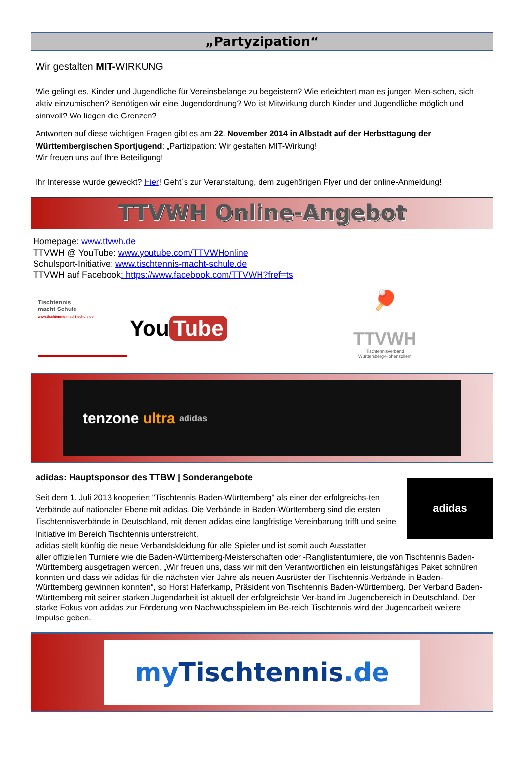„Partyzipation“
Wir gestalten MIT-WIRKUNG
Wie gelingt es, Kinder und Jugendliche für Vereinsbelange zu begeistern? Wie erleichtert man es jungen Men-schen, sich aktiv einzumischen? Benötigen wir eine Jugendordnung? Wo ist Mitwirkung durch Kinder und Jugendliche möglich und sinnvoll? Wo liegen die Grenzen?
Antworten auf diese wichtigen Fragen gibt es am 22. November 2014 in Albstadt auf der Herbsttagung der Württembergischen Sportjugend: „Partizipation: Wir gestalten MIT-Wirkung!
Wir freuen uns auf Ihre Beteiligung!
Ihr Interesse wurde geweckt? Hier! Geht´s zur Veranstaltung, dem zugehörigen Flyer und der online-Anmeldung!
TTVWH Online-Angebot
Homepage: www.ttvwh.de
TTVWH @ YouTube: www.youtube.com/TTVWHonline
Schulsport-Initiative: www.tischtennis-macht-schule.de
TTVWH auf Facebook: https://www.facebook.com/TTVWH?fref=ts
Tischtennis
macht Schule
www.tischtennis-macht-schule.de
You Tube
🏓
TTVWH
Tischtennisverband
Württemberg-Hohenzollern
tenzone ultra adidas
adidas: Hauptsponsor des TTBW | Sonderangebote
adidas
Seit dem 1. Juli 2013 kooperiert "Tischtennis Baden-Württemberg" als einer der erfolgreichs-ten Verbände auf nationaler Ebene mit adidas. Die Verbände in Baden-Württemberg sind die ersten Tischtennisverbände in Deutschland, mit denen adidas eine langfristige Vereinbarung trifft und seine Initiative im Bereich Tischtennis unterstreicht.
adidas stellt künftig die neue Verbandskleidung für alle Spieler und ist somit auch Ausstatter
aller offiziellen Turniere wie die Baden-Württemberg-Meisterschaften oder -Ranglistenturniere, die von Tischtennis Baden-Württemberg ausgetragen werden. „Wir freuen uns, dass wir mit den Verantwortlichen ein leistungsfähiges Paket schnüren konnten und dass wir adidas für die nächsten vier Jahre als neuen Ausrüster der Tischtennis-Verbände in Baden-Württemberg gewinnen konnten“, so Horst Haferkamp, Präsident von Tischtennis Baden-Württemberg. Der Verband Baden-Württemberg mit seiner starken Jugendarbeit ist aktuell der erfolgreichste Ver-band im Jugendbereich in Deutschland. Der starke Fokus von adidas zur Förderung von Nachwuchsspielern im Be-reich Tischtennis wird der Jugendarbeit weitere Impulse geben.
my Tischtennis.de